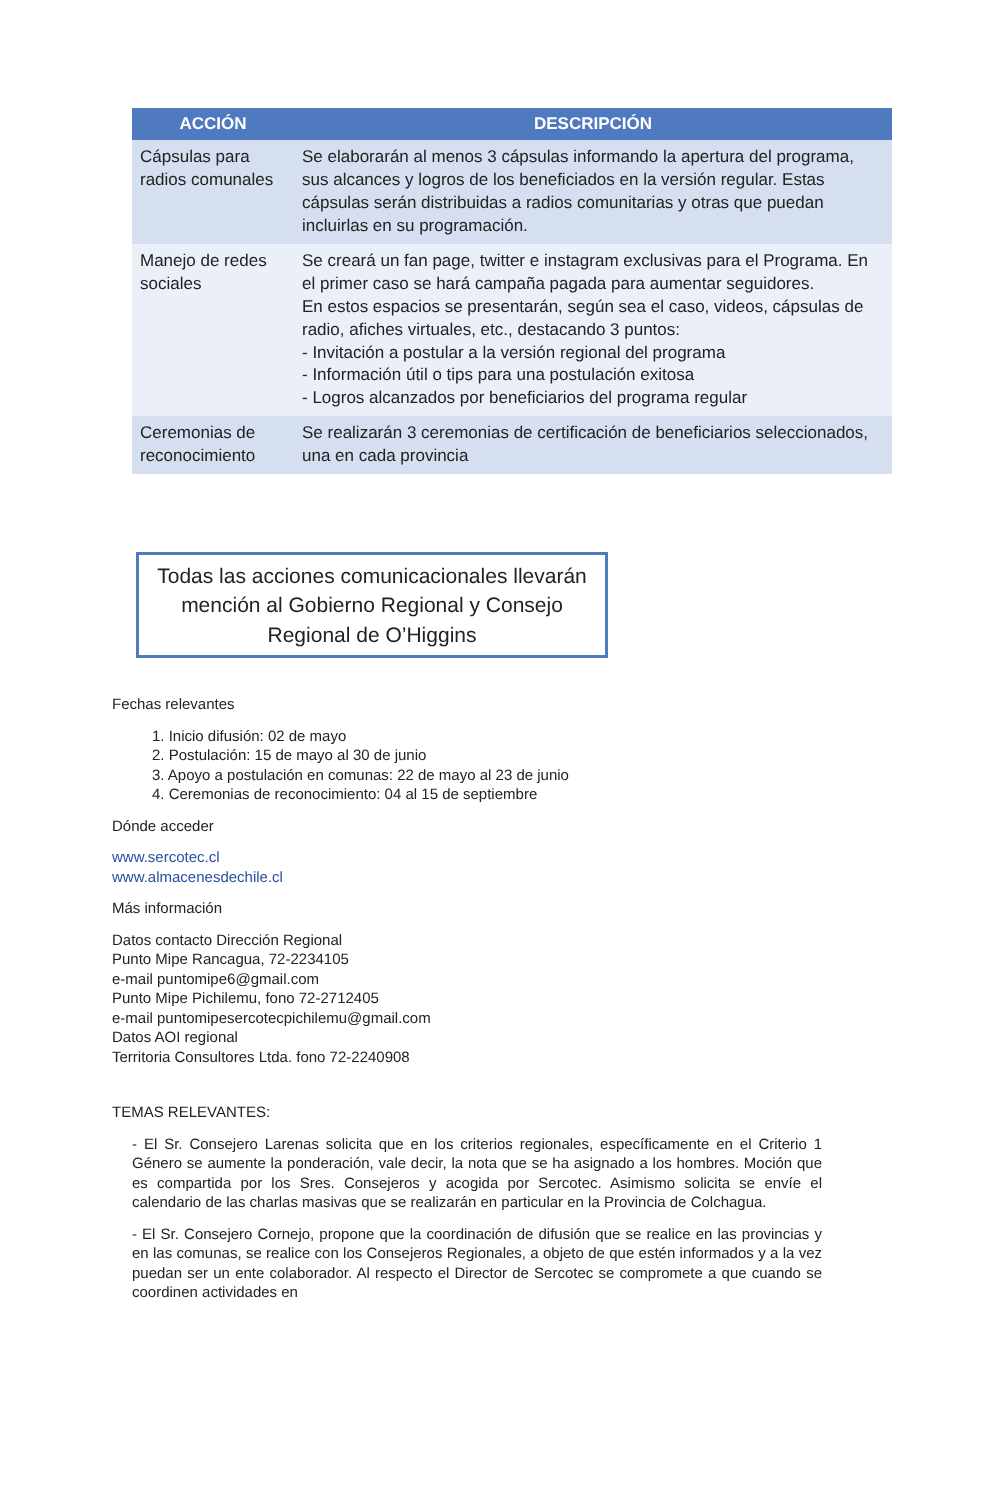| ACCIÓN | DESCRIPCIÓN |
| --- | --- |
| Cápsulas para radios comunales | Se elaborarán al menos 3 cápsulas informando la apertura del programa, sus alcances y logros de los beneficiados en la versión regular. Estas cápsulas serán distribuidas a radios comunitarias y otras que puedan incluirlas en su programación. |
| Manejo de redes sociales | Se creará un fan page, twitter e instagram exclusivas para el Programa. En el primer caso se hará campaña pagada para aumentar seguidores. En estos espacios se presentarán, según sea el caso, videos, cápsulas de radio, afiches virtuales, etc., destacando 3 puntos: - Invitación a postular a la versión regional del programa - Información útil o tips para una postulación exitosa - Logros alcanzados por beneficiarios del programa regular |
| Ceremonias de reconocimiento | Se realizarán 3 ceremonias de certificación de beneficiarios seleccionados, una en cada provincia |
Todas las acciones comunicacionales llevarán mención al Gobierno Regional y Consejo Regional de O’Higgins
Fechas relevantes
1. Inicio difusión: 02 de mayo
2. Postulación: 15 de mayo al 30 de junio
3. Apoyo a postulación en comunas: 22 de mayo al 23 de junio
4. Ceremonias de reconocimiento: 04 al 15 de septiembre
Dónde acceder
www.sercotec.cl
www.almacenesdechile.cl
Más información
Datos contacto Dirección Regional
Punto Mipe Rancagua, 72-2234105
e-mail puntomipe6@gmail.com
Punto Mipe Pichilemu, fono 72-2712405
e-mail puntomipesercotecpichilemu@gmail.com
Datos AOI regional
Territoria Consultores Ltda. fono 72-2240908
TEMAS RELEVANTES:
- El Sr. Consejero Larenas solicita que en los criterios regionales, específicamente en el Criterio 1 Género se aumente la ponderación, vale decir, la nota que se ha asignado a los hombres. Moción que es compartida por los Sres. Consejeros y acogida por Sercotec. Asimismo solicita se envíe el calendario de las charlas masivas que se realizarán en particular en la Provincia de Colchagua.
- El Sr. Consejero Cornejo, propone que la coordinación de difusión que se realice en las provincias y en las comunas, se realice con los Consejeros Regionales, a objeto de que estén informados y a la vez puedan ser un ente colaborador. Al respecto el Director de Sercotec se compromete a que cuando se coordinen actividades en